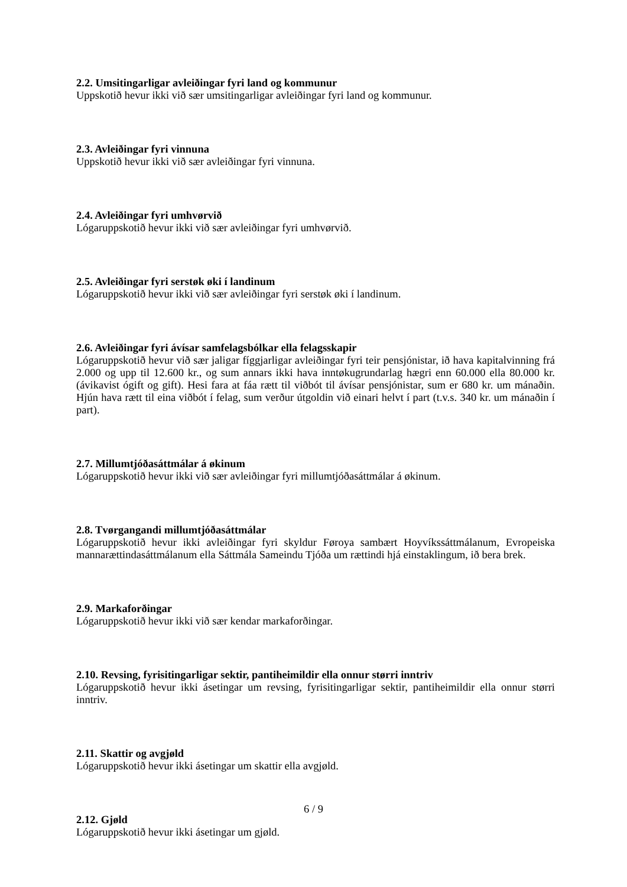2.2. Umsitingarligar avleiðingar fyri land og kommunur
Uppskotið hevur ikki við sær umsitingarligar avleiðingar fyri land og kommunur.
2.3. Avleiðingar fyri vinnuna
Uppskotið hevur ikki við sær avleiðingar fyri vinnuna.
2.4. Avleiðingar fyri umhvørvið
Lógaruppskotið hevur ikki við sær avleiðingar fyri umhvørvið.
2.5. Avleiðingar fyri serstøk øki í landinum
Lógaruppskotið hevur ikki við sær avleiðingar fyri serstøk øki í landinum.
2.6. Avleiðingar fyri ávísar samfelagsbólkar ella felagsskapir
Lógaruppskotið hevur við sær jaligar fíggjarligar avleiðingar fyri teir pensjónistar, ið hava kapitalvinning frá 2.000 og upp til 12.600 kr., og sum annars ikki hava inntøkugrundarlag hægri enn 60.000 ella 80.000 kr. (ávikavist ógift og gift). Hesi fara at fáa rætt til viðbót til ávísar pensjónistar, sum er 680 kr. um mánaðin. Hjún hava rætt til eina viðbót í felag, sum verður útgoldin við einari helvt í part (t.v.s. 340 kr. um mánaðin í part).
2.7. Millumtjóðasáttmálar á økinum
Lógaruppskotið hevur ikki við sær avleiðingar fyri millumtjóðasáttmálar á økinum.
2.8. Tvørgangandi millumtjóðasáttmálar
Lógaruppskotið hevur ikki avleiðingar fyri skyldur Føroya sambært Hoyvíkssáttmálanum, Evropeiska mannarættindasáttmálanum ella Sáttmála Sameindu Tjóða um rættindi hjá einstaklingum, ið bera brek.
2.9. Markaforðingar
Lógaruppskotið hevur ikki við sær kendar markaforðingar.
2.10. Revsing, fyrisitingarligar sektir, pantiheimildir ella onnur størri inntriv
Lógaruppskotið hevur ikki ásetingar um revsing, fyrisitingarligar sektir, pantiheimildir ella onnur størri inntriv.
2.11. Skattir og avgjøld
Lógaruppskotið hevur ikki ásetingar um skattir ella avgjøld.
2.12. Gjøld
Lógaruppskotið hevur ikki ásetingar um gjøld.
6 / 9